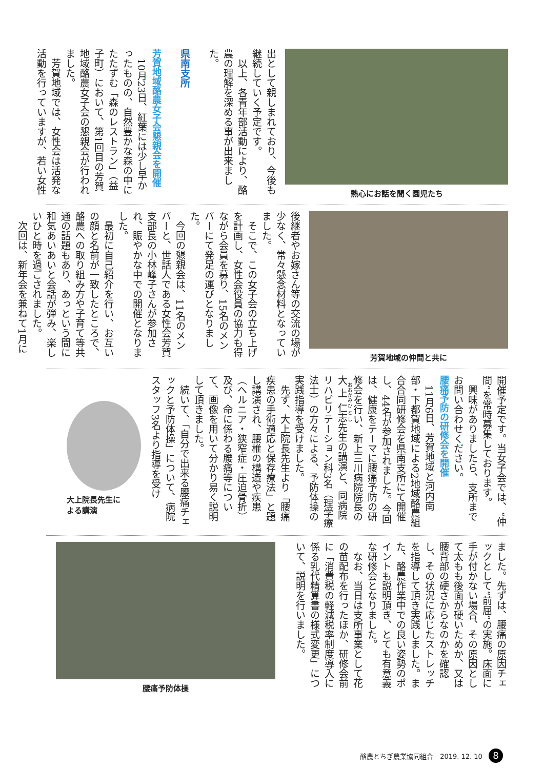熱心にお話を聞く園児たち
出として親しまれており、今後も継続していく予定です。
　以上、各青年部活動により、酪農の理解を深める事が出来ました。
県南支所
芳賀地域酪農女子会懇親会を開催
　10月23日、紅葉には少し早かったものの、自然豊かな森の中にたたずむ「森のレストラン」（益子町）において、第1回目の芳賀地域酪農女子会の懇親会が行われました。
　芳賀地域では、女性会は活発な活動を行っていますが、若い女性
芳賀地域の仲間と共に
後継者やお嫁さん等の交流の場が少なく、常々懸念材料となっていました。
　そこで、この女子会の立ち上げを計画し、女性会役員の協力も得ながら会員を募り、15名のメンバーにて発足の運びとなりました。
　今回の懇親会は、11名のメンバーと、世話人である女性会芳賀支部長の小林峰子さんが参加され、賑やかな中での開催となりました。
　最初に自己紹介を行い、お互いの顔と名前が一致したところで、酪農への取り組み方や子育て等共通の話題もあり、あっという間に和気あいあいと会話が弾み、楽しいひと時を過ごされました。
　次回は、新年会を兼ねて1月に
開催予定です。当女子会では、“仲間”を常時募集しております。
　興味がありましたら、支所までお問い合わせください。
腰痛予防の研修会を開催
　11月6日、芳賀地域と河内南部・下都賀地域による2地域酪農組合合同研修会を県南支所にて開催し、44名が参加されました。今回は、健康をテーマに腰痛予防の研修会を行い、新上三川病院院長の大上仁志先生の講演と、同病院リハビリテーション科3名（理学療法士）の方々による、予防体操の実践指導を受けました。
　先ず、大上院長先生より「腰痛疾患の手術適応と保存療法」と題し講演され、腰椎の構造や疾患（ヘルニア・狭窄症・圧迫骨折）及び、命に係わる腰痛等について、画像を用いて分かり易く説明して頂きました。
　続いて、「自分で出来る腰痛チェックと予防体操」について、病院スタッフ3名より指導を受け
大上院長先生に
よる講演
ました。先ずは、腰痛の原因チェックとして“前屈”の実施。床面に手が付かない場合、その原因として太もも後面が硬いためか、又は腰背部の硬さからなのかを確認し、その状況に応じたストレッチを指導して頂き実践しました。また、酪農作業中での良い姿勢のポイントも説明頂き、とても有意義な研修会となりました。
　なお、当日は支所事業として花の苗配布を行ったほか、研修会前に「消費税の軽減税率制度導入に係る乳代精算書の様式変更」について、説明を行いました。
腰痛予防体操
酪農とちぎ農業協同組合　2019. 12. 10 8